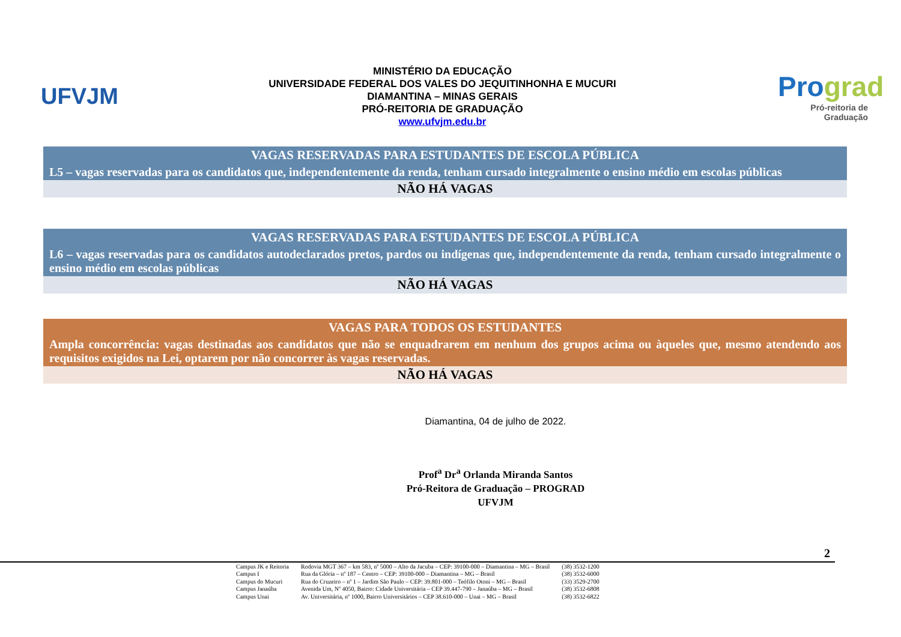UFVJM
MINISTÉRIO DA EDUCAÇÃO
UNIVERSIDADE FEDERAL DOS VALES DO JEQUITINHONHA E MUCURI
DIAMANTINA – MINAS GERAIS
PRÓ-REITORIA DE GRADUAÇÃO
www.ufvjm.edu.br
Prograd
Pró-reitoria de Graduação
| VAGAS RESERVADAS PARA ESTUDANTES DE ESCOLA PÚBLICA |
| L5 – vagas reservadas para os candidatos que, independentemente da renda, tenham cursado integralmente o ensino médio em escolas públicas |
| NÃO HÁ VAGAS |
| VAGAS RESERVADAS PARA ESTUDANTES DE ESCOLA PÚBLICA |
| L6 – vagas reservadas para os candidatos autodeclarados pretos, pardos ou indígenas que, independentemente da renda, tenham cursado integralmente o ensino médio em escolas públicas |
| NÃO HÁ VAGAS |
| VAGAS PARA TODOS OS ESTUDANTES |
| Ampla concorrência: vagas destinadas aos candidatos que não se enquadrarem em nenhum dos grupos acima ou àqueles que, mesmo atendendo aos requisitos exigidos na Lei, optarem por não concorrer às vagas reservadas. |
| NÃO HÁ VAGAS |
Diamantina, 04 de julho de 2022.
Prof<sup>a</sup> Dr<sup>a</sup> Orlanda Miranda Santos
Pró-Reitora de Graduação – PROGRAD
UFVJM
2
| Campus JK e Reitoria | Rodovia MGT 367 – km 583, nº 5000 – Alto da Jacuba – CEP: 39100-000 – Diamantina – MG – Brasil | (38) 3532-1200 |
| Campus I | Rua da Glória – nº 187 – Centro – CEP: 39100-000 – Diamantina – MG – Brasil | (38) 3532-6000 |
| Campus do Mucuri | Rua do Cruzeiro – nº 1 – Jardim São Paulo – CEP: 39.801-000 – Teófilo Otoni – MG – Brasil | (33) 3529-2700 |
| Campus Janaúba | Avenida Um, Nº 4050, Bairro: Cidade Universitária – CEP 39.447-790 – Janaúba – MG – Brasil | (38) 3532-6808 |
| Campus Unai | Av. Universitária, nº 1000, Bairro Universitários – CEP 38.610-000 – Unai – MG – Brasil | (38) 3532-6822 |